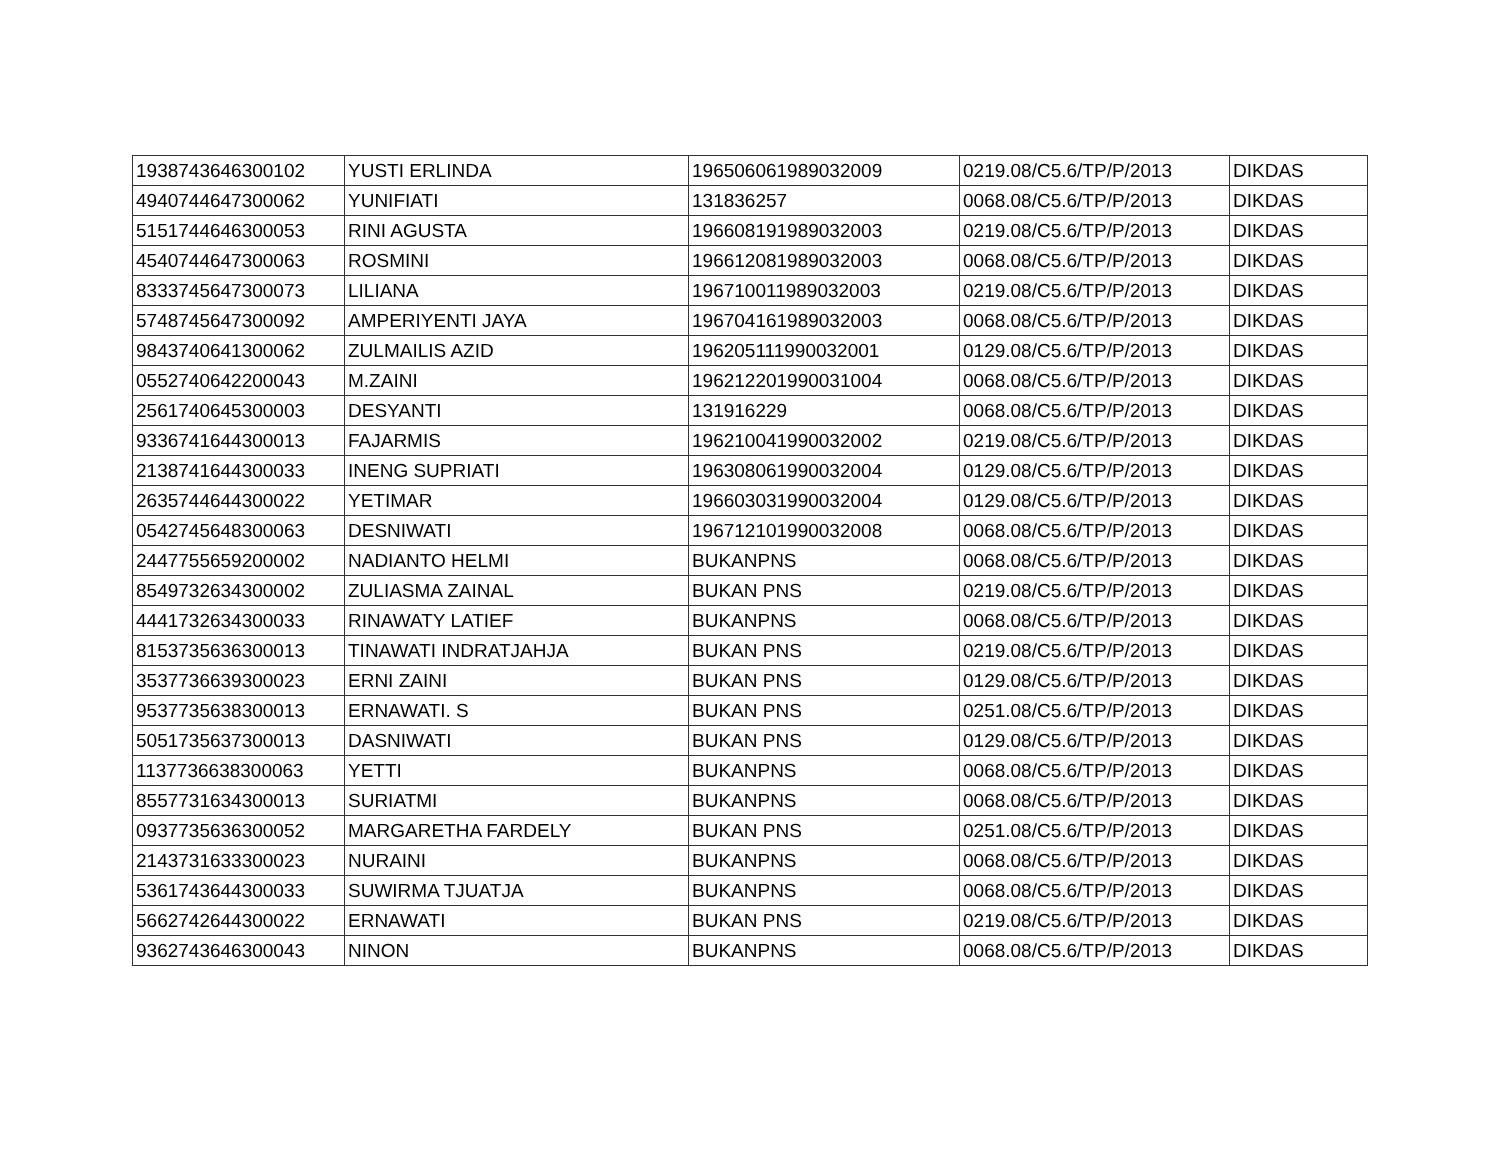| 1938743646300102 | YUSTI ERLINDA | 196506061989032009 | 0219.08/C5.6/TP/P/2013 | DIKDAS |
| 4940744647300062 | YUNIFIATI | 131836257 | 0068.08/C5.6/TP/P/2013 | DIKDAS |
| 5151744646300053 | RINI AGUSTA | 196608191989032003 | 0219.08/C5.6/TP/P/2013 | DIKDAS |
| 4540744647300063 | ROSMINI | 196612081989032003 | 0068.08/C5.6/TP/P/2013 | DIKDAS |
| 8333745647300073 | LILIANA | 196710011989032003 | 0219.08/C5.6/TP/P/2013 | DIKDAS |
| 5748745647300092 | AMPERIYENTI JAYA | 196704161989032003 | 0068.08/C5.6/TP/P/2013 | DIKDAS |
| 9843740641300062 | ZULMAILIS AZID | 196205111990032001 | 0129.08/C5.6/TP/P/2013 | DIKDAS |
| 0552740642200043 | M.ZAINI | 196212201990031004 | 0068.08/C5.6/TP/P/2013 | DIKDAS |
| 2561740645300003 | DESYANTI | 131916229 | 0068.08/C5.6/TP/P/2013 | DIKDAS |
| 9336741644300013 | FAJARMIS | 196210041990032002 | 0219.08/C5.6/TP/P/2013 | DIKDAS |
| 2138741644300033 | INENG SUPRIATI | 196308061990032004 | 0129.08/C5.6/TP/P/2013 | DIKDAS |
| 2635744644300022 | YETIMAR | 196603031990032004 | 0129.08/C5.6/TP/P/2013 | DIKDAS |
| 0542745648300063 | DESNIWATI | 196712101990032008 | 0068.08/C5.6/TP/P/2013 | DIKDAS |
| 2447755659200002 | NADIANTO HELMI | BUKANPNS | 0068.08/C5.6/TP/P/2013 | DIKDAS |
| 8549732634300002 | ZULIASMA ZAINAL | BUKAN PNS | 0219.08/C5.6/TP/P/2013 | DIKDAS |
| 4441732634300033 | RINAWATY LATIEF | BUKANPNS | 0068.08/C5.6/TP/P/2013 | DIKDAS |
| 8153735636300013 | TINAWATI INDRATJAHJA | BUKAN PNS | 0219.08/C5.6/TP/P/2013 | DIKDAS |
| 3537736639300023 | ERNI ZAINI | BUKAN PNS | 0129.08/C5.6/TP/P/2013 | DIKDAS |
| 9537735638300013 | ERNAWATI. S | BUKAN PNS | 0251.08/C5.6/TP/P/2013 | DIKDAS |
| 5051735637300013 | DASNIWATI | BUKAN PNS | 0129.08/C5.6/TP/P/2013 | DIKDAS |
| 1137736638300063 | YETTI | BUKANPNS | 0068.08/C5.6/TP/P/2013 | DIKDAS |
| 8557731634300013 | SURIATMI | BUKANPNS | 0068.08/C5.6/TP/P/2013 | DIKDAS |
| 0937735636300052 | MARGARETHA FARDELY | BUKAN PNS | 0251.08/C5.6/TP/P/2013 | DIKDAS |
| 2143731633300023 | NURAINI | BUKANPNS | 0068.08/C5.6/TP/P/2013 | DIKDAS |
| 5361743644300033 | SUWIRMA TJUATJA | BUKANPNS | 0068.08/C5.6/TP/P/2013 | DIKDAS |
| 5662742644300022 | ERNAWATI | BUKAN PNS | 0219.08/C5.6/TP/P/2013 | DIKDAS |
| 9362743646300043 | NINON | BUKANPNS | 0068.08/C5.6/TP/P/2013 | DIKDAS |